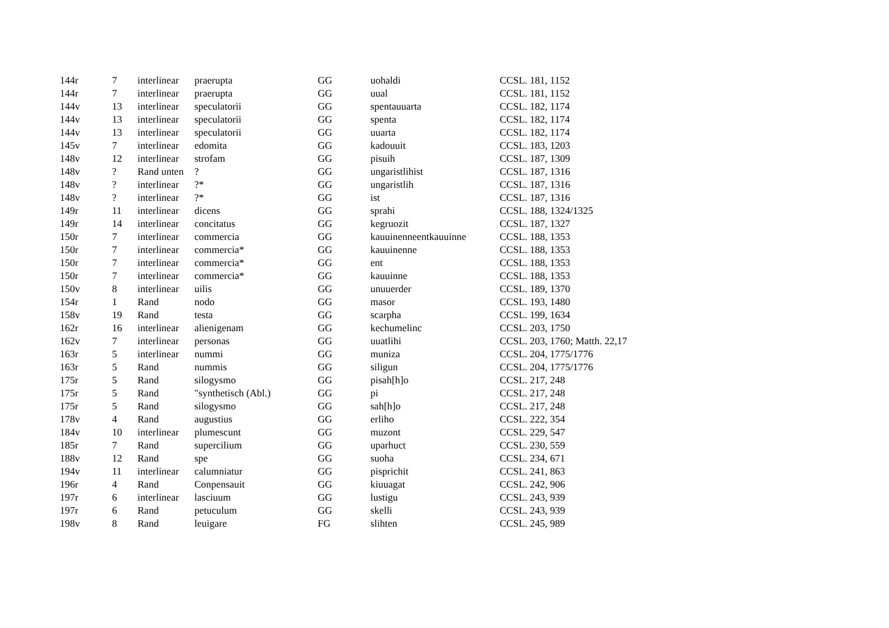| 144r | 7 | interlinear | praerupta | GG | uohaldi | CCSL. 181, 1152 |
| 144r | 7 | interlinear | praerupta | GG | uual | CCSL. 181, 1152 |
| 144v | 13 | interlinear | speculatorii | GG | spentauuarta | CCSL. 182, 1174 |
| 144v | 13 | interlinear | speculatorii | GG | spenta | CCSL. 182, 1174 |
| 144v | 13 | interlinear | speculatorii | GG | uuarta | CCSL. 182, 1174 |
| 145v | 7 | interlinear | edomita | GG | kadouuit | CCSL. 183, 1203 |
| 148v | 12 | interlinear | strofam | GG | pisuih | CCSL. 187, 1309 |
| 148v | ? | Rand unten | ? | GG | ungaristlihist | CCSL. 187, 1316 |
| 148v | ? | interlinear | ?* | GG | ungaristlih | CCSL. 187, 1316 |
| 148v | ? | interlinear | ?* | GG | ist | CCSL. 187, 1316 |
| 149r | 11 | interlinear | dicens | GG | sprahi | CCSL. 188, 1324/1325 |
| 149r | 14 | interlinear | concitatus | GG | kegruozit | CCSL. 187, 1327 |
| 150r | 7 | interlinear | commercia | GG | kauuinenneentkauuinne | CCSL. 188, 1353 |
| 150r | 7 | interlinear | commercia* | GG | kauuinenne | CCSL. 188, 1353 |
| 150r | 7 | interlinear | commercia* | GG | ent | CCSL. 188, 1353 |
| 150r | 7 | interlinear | commercia* | GG | kauuinne | CCSL. 188, 1353 |
| 150v | 8 | interlinear | uilis | GG | unuuerder | CCSL. 189, 1370 |
| 154r | 1 | Rand | nodo | GG | masor | CCSL. 193, 1480 |
| 158v | 19 | Rand | testa | GG | scarpha | CCSL. 199, 1634 |
| 162r | 16 | interlinear | alienigenam | GG | kechumelinc | CCSL. 203, 1750 |
| 162v | 7 | interlinear | personas | GG | uuatlihi | CCSL. 203, 1760; Matth. 22,17 |
| 163r | 5 | interlinear | nummi | GG | muniza | CCSL. 204, 1775/1776 |
| 163r | 5 | Rand | nummis | GG | siligun | CCSL. 204, 1775/1776 |
| 175r | 5 | Rand | silogysmo | GG | pisah[h]o | CCSL. 217, 248 |
| 175r | 5 | Rand | "synthetisch (Abl.) | GG | pi | CCSL. 217, 248 |
| 175r | 5 | Rand | silogysmo | GG | sah[h]o | CCSL. 217, 248 |
| 178v | 4 | Rand | augustius | GG | erliho | CCSL. 222, 354 |
| 184v | 10 | interlinear | plumescunt | GG | muzont | CCSL. 229, 547 |
| 185r | 7 | Rand | supercilium | GG | uparhuct | CCSL. 230, 559 |
| 188v | 12 | Rand | spe | GG | suoha | CCSL. 234, 671 |
| 194v | 11 | interlinear | calumniatur | GG | pisprichit | CCSL. 241, 863 |
| 196r | 4 | Rand | Conpensauit | GG | kiuuagat | CCSL. 242, 906 |
| 197r | 6 | interlinear | lasciuum | GG | lustigu | CCSL. 243, 939 |
| 197r | 6 | Rand | petuculum | GG | skelli | CCSL. 243, 939 |
| 198v | 8 | Rand | leuigare | FG | slihten | CCSL. 245, 989 |